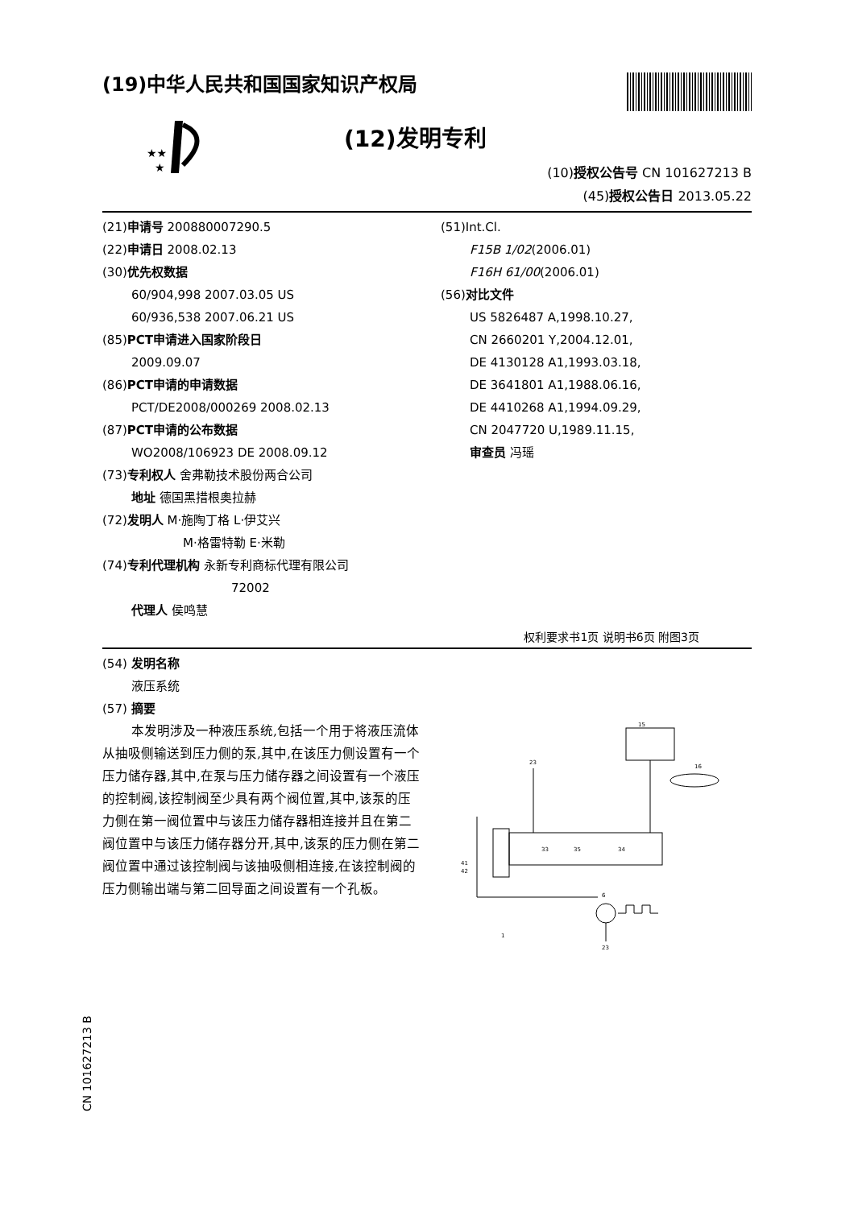(19)中华人民共和国国家知识产权局
★★
★
(12)发明专利
(10)授权公告号 CN 101627213 B
(45)授权公告日 2013.05.22
(21)申请号 200880007290.5
(22)申请日 2008.02.13
(30)优先权数据
60/904,998 2007.03.05 US
60/936,538 2007.06.21 US
(85)PCT申请进入国家阶段日
2009.09.07
(86)PCT申请的申请数据
PCT/DE2008/000269 2008.02.13
(87)PCT申请的公布数据
WO2008/106923 DE 2008.09.12
(73)专利权人 舍弗勒技术股份两合公司
地址 德国黑措根奥拉赫
(72)发明人 M·施陶丁格 L·伊艾兴
M·格雷特勒 E·米勒
(74)专利代理机构 永新专利商标代理有限公司
72002
代理人 侯鸣慧
(51)Int.Cl.
F15B 1/02(2006.01)
F16H 61/00(2006.01)
(56)对比文件
US 5826487 A,1998.10.27,
CN 2660201 Y,2004.12.01,
DE 4130128 A1,1993.03.18,
DE 3641801 A1,1988.06.16,
DE 4410268 A1,1994.09.29,
CN 2047720 U,1989.11.15,
审查员 冯瑶
权利要求书1页 说明书6页 附图3页
(54) 发明名称
液压系统
(57) 摘要
本发明涉及一种液压系统,包括一个用于将液压流体从抽吸侧输送到压力侧的泵,其中,在该压力侧设置有一个压力储存器,其中,在泵与压力储存器之间设置有一个液压的控制阀,该控制阀至少具有两个阀位置,其中,该泵的压力侧在第一阀位置中与该压力储存器相连接并且在第二阀位置中与该压力储存器分开,其中,该泵的压力侧在第二阀位置中通过该控制阀与该抽吸侧相连接,在该控制阀的压力侧输出端与第二回导面之间设置有一个孔板。
15
16
33
35
34
6
23
23
1
41
42
CN 101627213 B